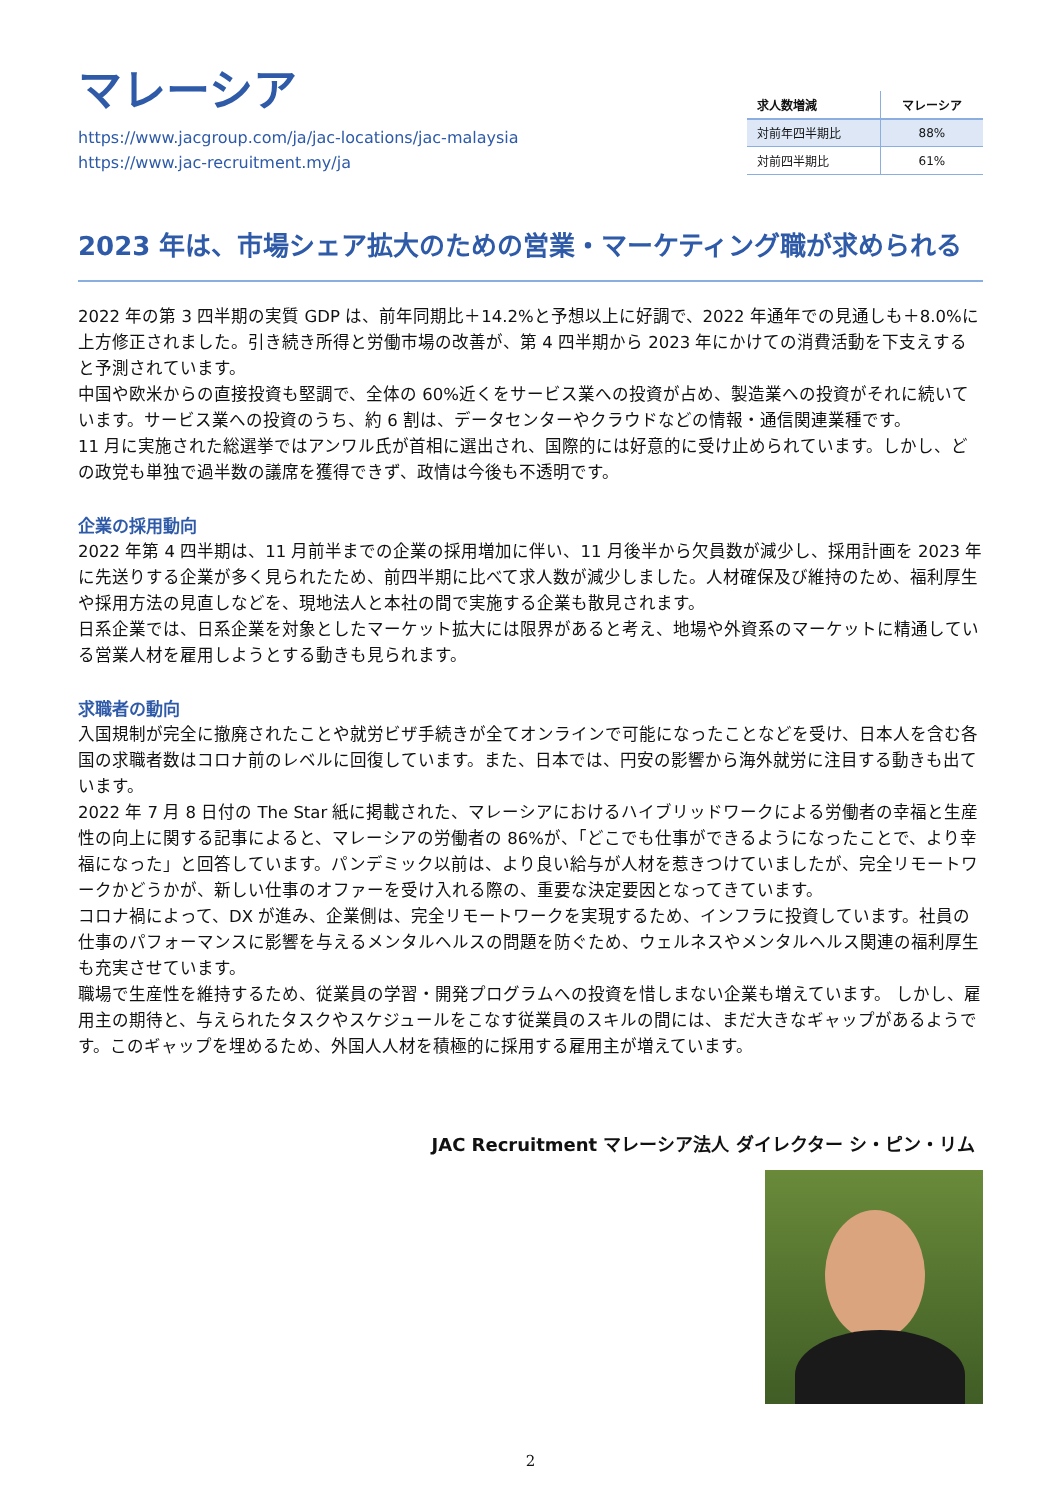マレーシア
https://www.jacgroup.com/ja/jac-locations/jac-malaysia
https://www.jac-recruitment.my/ja
| 求人数増減 | マレーシア |
| --- | --- |
| 対前年四半期比 | 88% |
| 対前四半期比 | 61% |
2023 年は、市場シェア拡大のための営業・マーケティング職が求められる
2022 年の第 3 四半期の実質 GDP は、前年同期比＋14.2%と予想以上に好調で、2022 年通年での見通しも＋8.0%に上方修正されました。引き続き所得と労働市場の改善が、第 4 四半期から 2023 年にかけての消費活動を下支えすると予測されています。
中国や欧米からの直接投資も堅調で、全体の 60%近くをサービス業への投資が占め、製造業への投資がそれに続いています。サービス業への投資のうち、約 6 割は、データセンターやクラウドなどの情報・通信関連業種です。
11 月に実施された総選挙ではアンワル氏が首相に選出され、国際的には好意的に受け止められています。しかし、どの政党も単独で過半数の議席を獲得できず、政情は今後も不透明です。
企業の採用動向
2022 年第 4 四半期は、11 月前半までの企業の採用増加に伴い、11 月後半から欠員数が減少し、採用計画を 2023 年に先送りする企業が多く見られたため、前四半期に比べて求人数が減少しました。人材確保及び維持のため、福利厚生や採用方法の見直しなどを、現地法人と本社の間で実施する企業も散見されます。
日系企業では、日系企業を対象としたマーケット拡大には限界があると考え、地場や外資系のマーケットに精通している営業人材を雇用しようとする動きも見られます。
求職者の動向
入国規制が完全に撤廃されたことや就労ビザ手続きが全てオンラインで可能になったことなどを受け、日本人を含む各国の求職者数はコロナ前のレベルに回復しています。また、日本では、円安の影響から海外就労に注目する動きも出ています。
2022 年 7 月 8 日付の The Star 紙に掲載された、マレーシアにおけるハイブリッドワークによる労働者の幸福と生産性の向上に関する記事によると、マレーシアの労働者の 86%が、「どこでも仕事ができるようになったことで、より幸福になった」と回答しています。パンデミック以前は、より良い給与が人材を惹きつけていましたが、完全リモートワークかどうかが、新しい仕事のオファーを受け入れる際の、重要な決定要因となってきています。
コロナ禍によって、DX が進み、企業側は、完全リモートワークを実現するため、インフラに投資しています。社員の仕事のパフォーマンスに影響を与えるメンタルヘルスの問題を防ぐため、ウェルネスやメンタルヘルス関連の福利厚生も充実させています。
職場で生産性を維持するため、従業員の学習・開発プログラムへの投資を惜しまない企業も増えています。 しかし、雇用主の期待と、与えられたタスクやスケジュールをこなす従業員のスキルの間には、まだ大きなギャップがあるようです。このギャップを埋めるため、外国人人材を積極的に採用する雇用主が増えています。
JAC Recruitment マレーシア法人 ダイレクター シ・ピン・リム
2